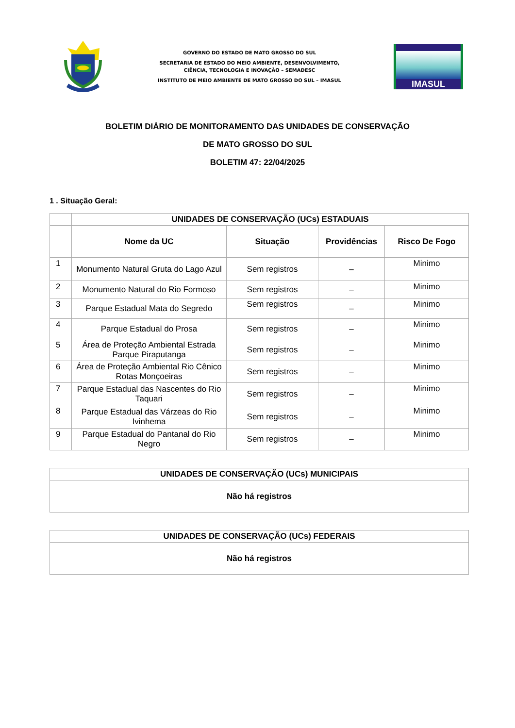GOVERNO DO ESTADO DE MATO GROSSO DO SUL
SECRETARIA DE ESTADO DO MEIO AMBIENTE, DESENVOLVIMENTO,
CIÊNCIA, TECNOLOGIA E INOVAÇÃO – SEMADESC
INSTITUTO DE MEIO AMBIENTE DE MATO GROSSO DO SUL – IMASUL
IMASUL
BOLETIM DIÁRIO DE MONITORAMENTO DAS UNIDADES DE CONSERVAÇÃO
DE MATO GROSSO DO SUL
BOLETIM 47: 22/04/2025
1 . Situação Geral:
| | UNIDADES DE CONSERVAÇÃO (UCs) ESTADUAIS | | | |
| --- | --- | --- | --- | --- |
| | Nome da UC | Situação | Providências | Risco De Fogo |
| 1 | Monumento Natural Gruta do Lago Azul | Sem registros | – | Minimo |
| 2 | Monumento Natural do Rio Formoso | Sem registros | – | Minimo |
| 3 | Parque Estadual Mata do Segredo | Sem registros | – | Minimo |
| 4 | Parque Estadual do Prosa | Sem registros | – | Minimo |
| 5 | Área de Proteção Ambiental Estrada Parque Piraputanga | Sem registros | – | Minimo |
| 6 | Área de Proteção Ambiental Rio Cênico Rotas Monçoeiras | Sem registros | – | Minimo |
| 7 | Parque Estadual das Nascentes do Rio Taquari | Sem registros | – | Minimo |
| 8 | Parque Estadual das Várzeas do Rio Ivinhema | Sem registros | – | Minimo |
| 9 | Parque Estadual do Pantanal do Rio Negro | Sem registros | – | Minimo |
| UNIDADES DE CONSERVAÇÃO (UCs) MUNICIPAIS |
| --- |
| Não há registros |
| UNIDADES DE CONSERVAÇÃO (UCs) FEDERAIS |
| --- |
| Não há registros |